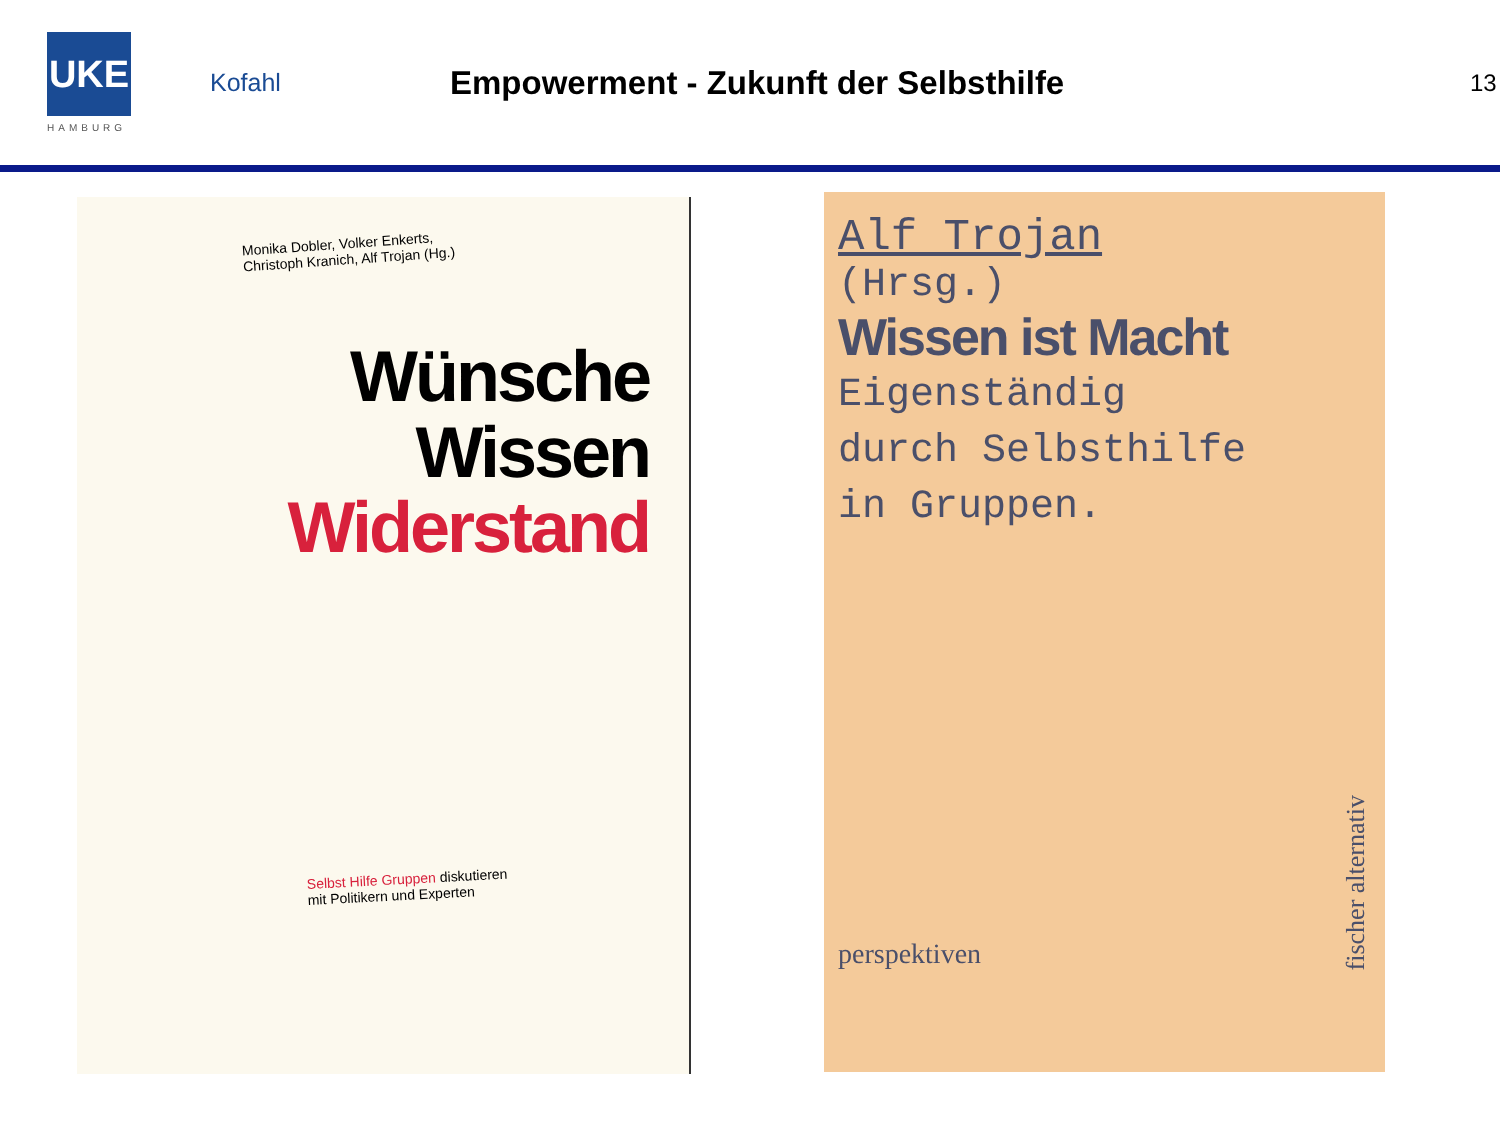UKE
HAMBURG
Kofahl
Empowerment - Zukunft der Selbsthilfe
13
Monika Dobler, Volker Enkerts,
Christoph Kranich, Alf Trojan (Hg.)
Wünsche
Wissen
Widerstand
Selbst Hilfe Gruppen diskutieren
mit Politikern und Experten
Alf Trojan
(Hrsg.)
Wissen ist Macht
Eigenständig
durch Selbsthilfe
in Gruppen.
perspektiven
fischer alternativ